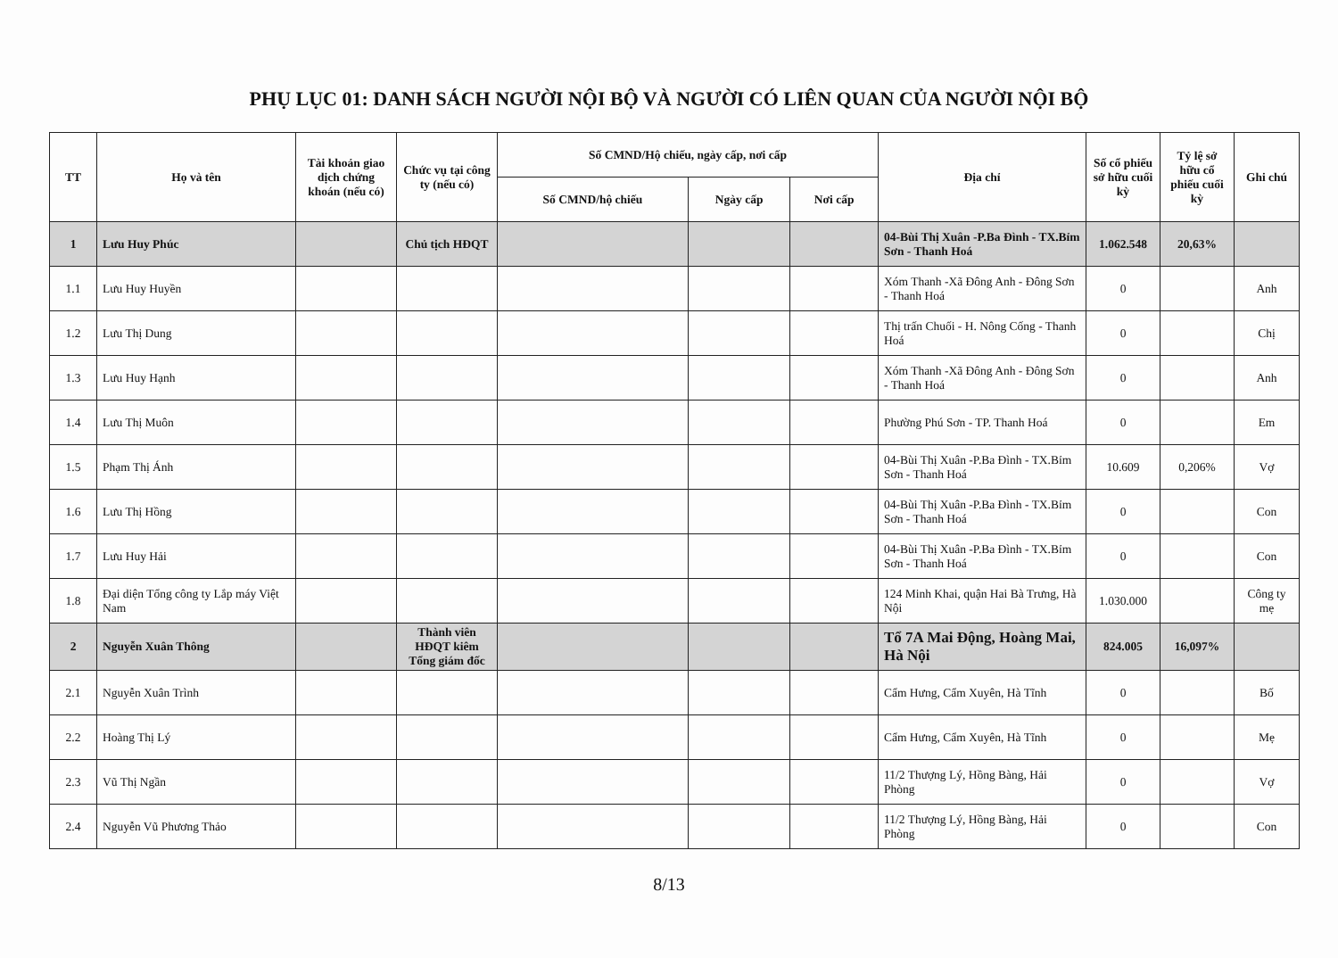PHỤ LỤC 01: DANH SÁCH NGƯỜI NỘI BỘ VÀ NGƯỜI CÓ LIÊN QUAN CỦA NGƯỜI NỘI BỘ
| TT | Họ và tên | Tài khoản giao dịch chứng khoán (nếu có) | Chức vụ tại công ty (nếu có) | Số CMND/Hộ chiếu, ngày cấp, nơi cấp | | | Địa chỉ | Số cổ phiếu sở hữu cuối kỳ | Tỷ lệ sở hữu cổ phiếu cuối kỳ | Ghi chú |
| --- | --- | --- | --- | --- | --- | --- | --- | --- | --- | --- |
| | | | | Số CMND/hộ chiếu | Ngày cấp | Nơi cấp | | | | |
| 1 | Lưu Huy Phúc | | Chủ tịch HĐQT | | | | 04-Bùi Thị Xuân -P.Ba Đình - TX.Bỉm Sơn - Thanh Hoá | 1.062.548 | 20,63% | |
| 1.1 | Lưu Huy Huyền | | | | | | Xóm Thanh -Xã Đông Anh - Đông Sơn - Thanh Hoá | 0 | | Anh |
| 1.2 | Lưu Thị Dung | | | | | | Thị trấn Chuối - H. Nông Cống - Thanh Hoá | 0 | | Chị |
| 1.3 | Lưu Huy Hạnh | | | | | | Xóm Thanh -Xã Đông Anh - Đông Sơn - Thanh Hoá | 0 | | Anh |
| 1.4 | Lưu Thị Muôn | | | | | | Phường Phú Sơn - TP. Thanh Hoá | 0 | | Em |
| 1.5 | Phạm Thị Ánh | | | | | | 04-Bùi Thị Xuân -P.Ba Đình - TX.Bỉm Sơn - Thanh Hoá | 10.609 | 0,206% | Vợ |
| 1.6 | Lưu Thị Hồng | | | | | | 04-Bùi Thị Xuân -P.Ba Đình - TX.Bỉm Sơn - Thanh Hoá | 0 | | Con |
| 1.7 | Lưu Huy Hải | | | | | | 04-Bùi Thị Xuân -P.Ba Đình - TX.Bỉm Sơn - Thanh Hoá | 0 | | Con |
| 1.8 | Đại diện Tổng công ty Lắp máy Việt Nam | | | | | | 124 Minh Khai, quận Hai Bà Trưng, Hà Nội | 1.030.000 | | Công ty mẹ |
| 2 | Nguyễn Xuân Thông | | Thành viên HĐQT kiêm Tổng giám đốc | | | | Tổ 7A Mai Động, Hoàng Mai, Hà Nội | 824.005 | 16,097% | |
| 2.1 | Nguyễn Xuân Trình | | | | | | Cẩm Hưng, Cẩm Xuyên, Hà Tĩnh | 0 | | Bố |
| 2.2 | Hoàng Thị Lý | | | | | | Cẩm Hưng, Cẩm Xuyên, Hà Tĩnh | 0 | | Mẹ |
| 2.3 | Vũ Thị Ngần | | | | | | 11/2 Thượng Lý, Hồng Bàng, Hải Phòng | 0 | | Vợ |
| 2.4 | Nguyễn Vũ Phương Thảo | | | | | | 11/2 Thượng Lý, Hồng Bàng, Hải Phòng | 0 | | Con |
8/13